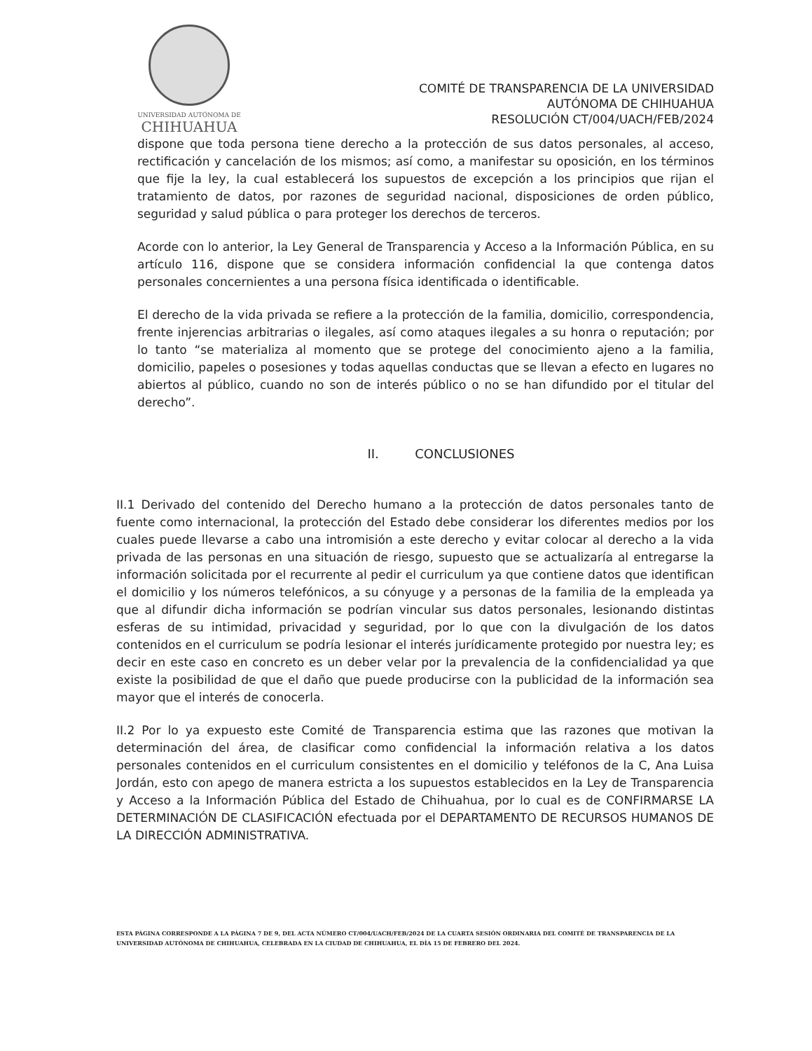UNIVERSIDAD AUTÓNOMA DE
CHIHUAHUA
COMITÉ DE TRANSPARENCIA DE LA UNIVERSIDAD
AUTÓNOMA DE CHIHUAHUA
RESOLUCIÓN CT/004/UACH/FEB/2024
dispone que toda persona tiene derecho a la protección de sus datos personales, al acceso, rectificación y cancelación de los mismos; así como, a manifestar su oposición, en los términos que fije la ley, la cual establecerá los supuestos de excepción a los principios que rijan el tratamiento de datos, por razones de seguridad nacional, disposiciones de orden público, seguridad y salud pública o para proteger los derechos de terceros.
Acorde con lo anterior, la Ley General de Transparencia y Acceso a la Información Pública, en su artículo 116, dispone que se considera información confidencial la que contenga datos personales concernientes a una persona física identificada o identificable.
El derecho de la vida privada se refiere a la protección de la familia, domicilio, correspondencia, frente injerencias arbitrarias o ilegales, así como ataques ilegales a su honra o reputación; por lo tanto “se materializa al momento que se protege del conocimiento ajeno a la familia, domicilio, papeles o posesiones y todas aquellas conductas que se llevan a efecto en lugares no abiertos al público, cuando no son de interés público o no se han difundido por el titular del derecho”.
II. CONCLUSIONES
II.1 Derivado del contenido del Derecho humano a la protección de datos personales tanto de fuente como internacional, la protección del Estado debe considerar los diferentes medios por los cuales puede llevarse a cabo una intromisión a este derecho y evitar colocar al derecho a la vida privada de las personas en una situación de riesgo, supuesto que se actualizaría al entregarse la información solicitada por el recurrente al pedir el curriculum ya que contiene datos que identifican el domicilio y los números telefónicos, a su cónyuge y a personas de la familia de la empleada ya que al difundir dicha información se podrían vincular sus datos personales, lesionando distintas esferas de su intimidad, privacidad y seguridad, por lo que con la divulgación de los datos contenidos en el curriculum se podría lesionar el interés jurídicamente protegido por nuestra ley; es decir en este caso en concreto es un deber velar por la prevalencia de la confidencialidad ya que existe la posibilidad de que el daño que puede producirse con la publicidad de la información sea mayor que el interés de conocerla.
II.2 Por lo ya expuesto este Comité de Transparencia estima que las razones que motivan la determinación del área, de clasificar como confidencial la información relativa a los datos personales contenidos en el curriculum consistentes en el domicilio y teléfonos de la C, Ana Luisa Jordán, esto con apego de manera estricta a los supuestos establecidos en la Ley de Transparencia y Acceso a la Información Pública del Estado de Chihuahua, por lo cual es de CONFIRMARSE LA DETERMINACIÓN DE CLASIFICACIÓN efectuada por el DEPARTAMENTO DE RECURSOS HUMANOS DE LA DIRECCIÓN ADMINISTRATIVA.
ESTA PÁGINA CORRESPONDE A LA PÁGINA 7 DE 9, DEL ACTA NÚMERO CT/004/UACH/FEB/2024 DE LA CUARTA SESIÓN ORDINARIA DEL COMITÉ DE TRANSPARENCIA DE LA UNIVERSIDAD AUTÓNOMA DE CHIHUAHUA, CELEBRADA EN LA CIUDAD DE CHIHUAHUA, EL DÍA 15 DE FEBRERO DEL 2024.